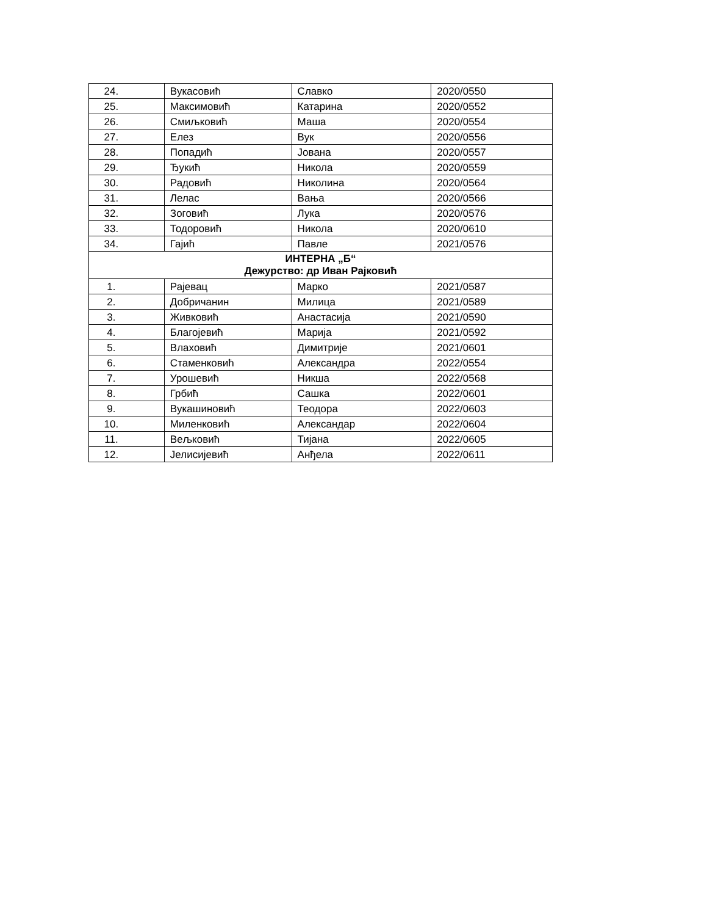| 24. | Вукасовић | Славко | 2020/0550 |
| 25. | Максимовић | Катарина | 2020/0552 |
| 26. | Смиљковић | Маша | 2020/0554 |
| 27. | Елез | Вук | 2020/0556 |
| 28. | Попадић | Јована | 2020/0557 |
| 29. | Ђукић | Никола | 2020/0559 |
| 30. | Радовић | Николина | 2020/0564 |
| 31. | Лелас | Вања | 2020/0566 |
| 32. | Зоговић | Лука | 2020/0576 |
| 33. | Тодоровић | Никола | 2020/0610 |
| 34. | Гајић | Павле | 2021/0576 |
| ИНТЕРНА „Б“ Дежурство: др Иван Рајковић | | | |
| 1. | Рајевац | Марко | 2021/0587 |
| 2. | Добричанин | Милица | 2021/0589 |
| 3. | Живковић | Анастасија | 2021/0590 |
| 4. | Благојевић | Марија | 2021/0592 |
| 5. | Влаховић | Димитрије | 2021/0601 |
| 6. | Стаменковић | Александра | 2022/0554 |
| 7. | Урошевић | Никша | 2022/0568 |
| 8. | Грбић | Сашка | 2022/0601 |
| 9. | Вукашиновић | Теодора | 2022/0603 |
| 10. | Миленковић | Александар | 2022/0604 |
| 11. | Вељковић | Тијана | 2022/0605 |
| 12. | Јелисијевић | Анђела | 2022/0611 |